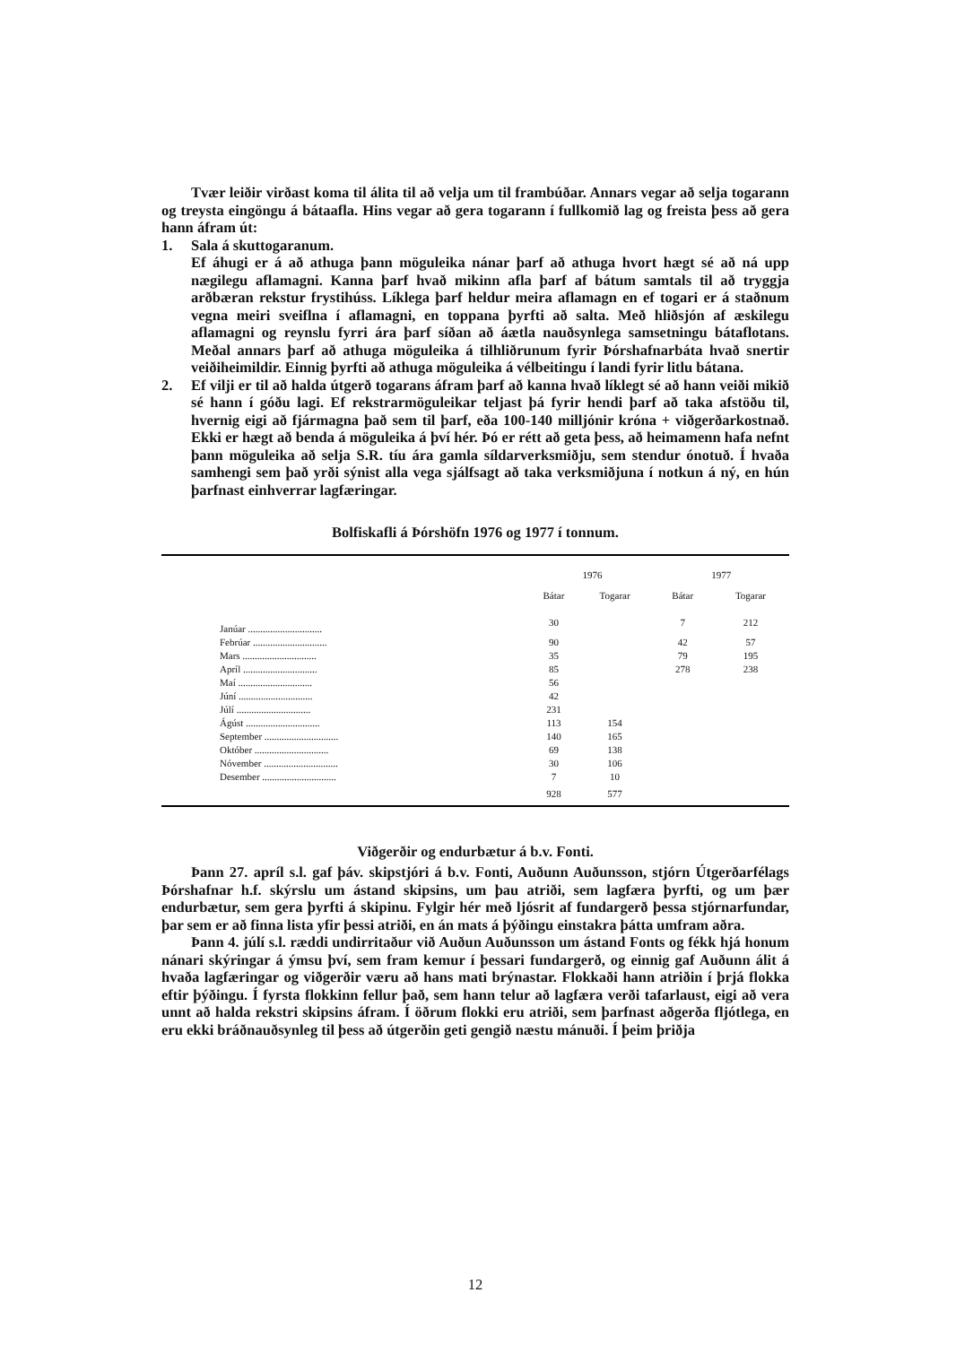Tvær leiðir virðast koma til álita til að velja um til frambúðar. Annars vegar að selja togarann og treysta eingöngu á bátaafla. Hins vegar að gera togarann í fullkomið lag og freista þess að gera hann áfram út:
1. Sala á skuttogaranum.
Ef áhugi er á að athuga þann möguleika nánar þarf að athuga hvort hægt sé að ná upp nægilegu aflamagni. Kanna þarf hvað mikinn afla þarf af bátum samtals til að tryggja arðbæran rekstur frystihúss. Líklega þarf heldur meira aflamagn en ef togari er á staðnum vegna meiri sveiflna í aflamagni, en toppana þyrfti að salta. Með hliðsjón af æskilegu aflamagni og reynslu fyrri ára þarf síðan að áætla nauðsynlega samsetningu bátaflotans. Meðal annars þarf að athuga möguleika á tilhliðrunum fyrir Þórshafnarbáta hvað snertir veiðiheimildir. Einnig þyrfti að athuga möguleika á vélbeitingu í landi fyrir litlu bátana.
2. Ef vilji er til að halda útgerð togarans áfram þarf að kanna hvað líklegt sé að hann veiði mikið sé hann í góðu lagi. Ef rekstrarmöguleikar teljast þá fyrir hendi þarf að taka afstöðu til, hvernig eigi að fjármagna það sem til þarf, eða 100-140 milljónir króna + viðgerðarkostnað. Ekki er hægt að benda á möguleika á því hér. Þó er rétt að geta þess, að heimamenn hafa nefnt þann möguleika að selja S.R. tíu ára gamla síldarverksmiðju, sem stendur ónotuð. Í hvaða samhengi sem það yrði sýnist alla vega sjálfsagt að taka verksmiðjuna í notkun á ný, en hún þarfnast einhverrar lagfæringar.
Bolfiskafli á Þórshöfn 1976 og 1977 í tonnum.
| | 1976 | | 1977 | |
| --- | --- | --- | --- | --- |
| | Bátar | Togarar | Bátar | Togarar |
| Janúar .............................. | 30 | | 7 | 212 |
| Febrúar .............................. | 90 | | 42 | 57 |
| Mars .............................. | 35 | | 79 | 195 |
| Apríl .............................. | 85 | | 278 | 238 |
| Maí .............................. | 56 | | | |
| Júní .............................. | 42 | | | |
| Júlí .............................. | 231 | | | |
| Ágúst .............................. | 113 | 154 | | |
| September .............................. | 140 | 165 | | |
| Október .............................. | 69 | 138 | | |
| Nóvember .............................. | 30 | 106 | | |
| Desember .............................. | 7 | 10 | | |
| | 928 | 577 | | |
Viðgerðir og endurbætur á b.v. Fonti.
Þann 27. apríl s.l. gaf þáv. skipstjóri á b.v. Fonti, Auðunn Auðunsson, stjórn Útgerðarfélags Þórshafnar h.f. skýrslu um ástand skipsins, um þau atriði, sem lagfæra þyrfti, og um þær endurbætur, sem gera þyrfti á skipinu. Fylgir hér með ljósrit af fundargerð þessa stjórnarfundar, þar sem er að finna lista yfir þessi atriði, en án mats á þýðingu einstakra þátta umfram aðra.
Þann 4. júlí s.l. ræddi undirritaður við Auðun Auðunsson um ástand Fonts og fékk hjá honum nánari skýringar á ýmsu því, sem fram kemur í þessari fundargerð, og einnig gaf Auðunn álit á hvaða lagfæringar og viðgerðir væru að hans mati brýnastar. Flokkaði hann atriðin í þrjá flokka eftir þýðingu. Í fyrsta flokkinn fellur það, sem hann telur að lagfæra verði tafarlaust, eigi að vera unnt að halda rekstri skipsins áfram. Í öðrum flokki eru atriði, sem þarfnast aðgerða fljótlega, en eru ekki bráðnauðsynleg til þess að útgerðin geti gengið næstu mánuði. Í þeim þriðja
12